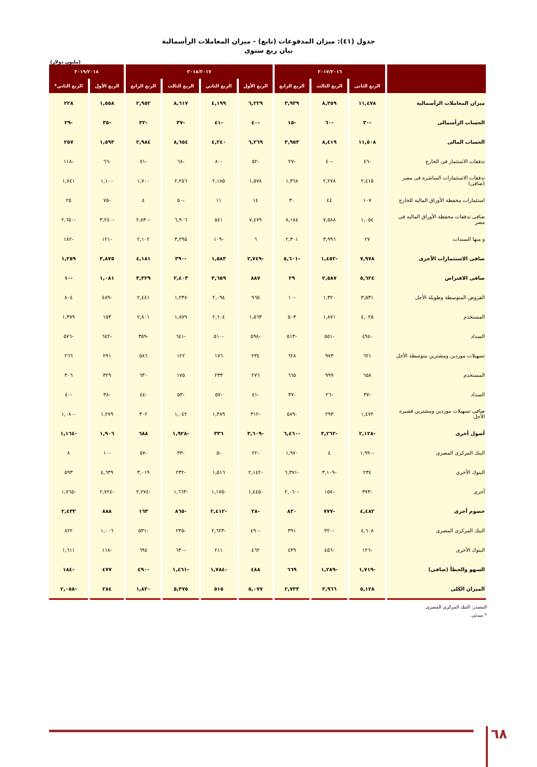جدول (٤١): ميزان المدفوعات (تابع) - ميزان المعاملات الرأسمالية
بيان ربع سنوى
(مليون دولار)
| | ٢٠١٧/٢٠١٦ | | | ٢٠١٨/٢٠١٧ | | | | ٢٠١٩/٢٠١٨ | |
| --- | --- | --- | --- | --- | --- | --- | --- | --- | --- |
| | الربع الثانى | الربع الثالث | الربع الرابع | الربع الأول | الربع الثاني | الربع الثالث | الربع الرابع | الربع الأول | الربع الثاني* |
| ميزان المعاملات الرأسمالية | ١١,٤٧٨ | ٨,٣٥٩ | ٣,٩٣٩ | ٦,٢٢٩ | ٤,١٩٩ | ٨,٦١٧ | ٢,٩٥٢ | ١,٥٥٨ | ٢٢٨ |
| الحساب الرأسمالى | -٣٠ | -٦٠ | -١٥ | -٤٠ | -٤١ | -٣٧ | -٣٢ | -٣٥ | -٢٩ |
| الحساب المالى | ١١,٥٠٨ | ٨,٤١٩ | ٣,٩٥٣ | ٦,٢٦٩ | ٤,٢٤٠ | ٨,٦٥٤ | ٢,٩٨٤ | ١,٥٩٣ | ٢٥٧ |
| تدفقات الاستثمار فى الخارج | -٤٦ | -٤٠ | -٢٧ | -٥٢ | -٨٠ | -٦٨ | -٧١ | -٦٦ | -١١٨ |
| تدفقات الاستثمارات المباشرة فى مصر (صافى) | ٢,٤١٥ | ٢,٢٧٨ | ١,٣٦٨ | ١,٥٧٨ | ٢,١٨٥ | ٢,٢٥٦ | ١,٧٠٠ | ١,١٠٠ | ١,٧٤١ |
| استثمارات محفظة الأوراق المالية للخارج | ١٠٧ | ٤٤ | ٣٠ | ١٤ | ١١ | -٥٠ | ٤ | -٧٥ | ٢٥ |
| صافى تدفقات محفظة الأوراق المالية فى مصر | ١,٠٥٤ | ٧,٥٨٨ | ٨,١٨٤ | ٧,٤٧٩ | ٥٤١ | ٦,٩٠٦ | -٢,٨٣٠ | -٣,٢٤٠ | -٢,٦٥٠ |
| و منها السندات | ٢٧ | ٣,٩٩٦ | ٢,٣٠١ | ٦ | -١٠٩ | ٣,٢٩٥ | ٢,١٠٢ | -١٢١ | -١٨٢ |
| صافى الاستثمارات الأخرى | ٧,٩٧٨ | -١,٤٥٢ | -٥,٦٠١ | -٢,٧٤٩ | ١,٥٨٣ | -٣٩٠ | ٤,١٨١ | ٣,٨٧٥ | ١,٢٥٩ |
| صافى الاقتراض | ٥,٦٢٤ | ٢,٥٨٧ | ٢٩ | ٨٨٧ | ٣,٦٥٩ | ٢,٤٠٣ | ٣,٣٢٩ | ١,٠٨١ | -١٠ |
| القروض المتوسطة وطويلة الأجل | ٣,٥٣١ | ١,٣٢٠ | -١٠ | ٩٦٥ | ٢,٠٩٤ | ١,٢٣٨ | ٢,٤٤١ | -٤٨٩ | ٨٠٤ |
| المستخدم | ٤,٠٢٥ | ١,٨٧١ | ٥٠٣ | ١,٥٦٣ | ٢,٦٠٤ | ١,٨٧٩ | ٢,٨٠١ | ١٥٣ | ١,٣٧٩ |
| السداد | -٤٩٤ | -٥٥١ | -٥١٣ | -٥٩٨ | -٥١٠ | -٦٤١ | -٣٥٩ | -٦٤٢ | -٥٧٦ |
| تسهيلات موردين ومشترين متوسطة الأجل | ٦٢١ | ٩٧٣ | ٦٢٨ | ٢٣٤ | ١٧٦ | ١٢٢ | ٥٨٦ | ٢٩١ | ٢٦٦ |
| المستخدم | ٦٥٨ | ٩٩٩ | ٦٦٥ | ٢٧٦ | ٢٣٣ | ١٧٥ | ٦٣٠ | ٣٢٩ | ٣٠٦ |
| السداد | -٣٧ | -٢٦ | -٣٧ | -٤١ | -٥٧ | -٥٣ | -٤٤ | -٣٨ | -٤٠ |
| صافى تسهيلات موردين ومشترين قصيرة الأجل | ١,٤٧٢ | ٢٩٣ | -٥٨٩ | -٣١٢ | ١,٣٨٩ | ١,٠٤٢ | ٣٠٢ | ١,٢٧٩ | -١,٠٨٠ |
| أصول أخرى | -٢,١٢٨ | -٣,٢٦٢ | -٦,٤٦٠ | -٣,٦٠٩ | ٣٣٦ | -١,٩٢٨ | ٦٨٨ | ١,٩٠٦ | -١,١٦٤ |
| البنك المركزى المصرى | -١,٩٩٠ | ٤ | ١,٩٧٠ | -٢٢ | -٥ | -٣٣ | -٥٧ | -١٠ | ٨ |
| البنوك الأخرى | ٢٣٤ | -٣,١٠٩ | -٦,٣٧١ | -٢,١٤٢ | ١,٥١٦ | -٢٣٢ | ٣,٠١٩ | ٤,٦٣٩ | ٥٩٣ |
| أخرى | -٣٧٣ | -١٥٧ | -٢,٠٦٠ | -١,٤٤٥ | -١,١٧٥ | -١,٦٦٣ | -٢,٢٧٤ | -٢,٧٢٤ | -١,٧٦٥ |
| خصوم أخرى | ٤,٤٨٢ | -٧٧٧ | ٨٣٠ | -٢٨ | -٢,٤١٢ | -٨٦٥ | ١٦٣ | ٨٨٨ | ٢,٤٣٣ |
| البنك المركزى المصرى | ٤,٦٠٨ | -٣٢٠ | ٣٩١ | -٤٩٠ | -٢,٦٢٣ | -٢٣٥ | -٥٣١ | ١,٠٠٦ | ٨٢٢ |
| البنوك الأخرى | -١٢٦ | -٤٥٦ | ٤٣٩ | ٤٦٢ | ٢١١ | -٦٣٠ | ٦٩٤ | -١١٨ | ١,٦١١ |
| السهو والخطأ (صافى) | -١,٧١٩ | -١,٢٨٩ | ٦٦٩ | ٤٨٨ | -١,٧٨٤ | -١,٤٦١ | -٤٩٠ | ٤٧٧ | -١٨٤ |
| الميزان الكلى | ٥,١٢٨ | ٣,٩٦٦ | ٢,٧٣٣ | ٥,٠٧٧ | ٥١٥ | ٥,٣٧٥ | ١,٨٢٠ | ٢٨٤ | -٢,٠٥٨ |
المصدر: البنك المركزى المصرى.
* مبدئى.
٦٨